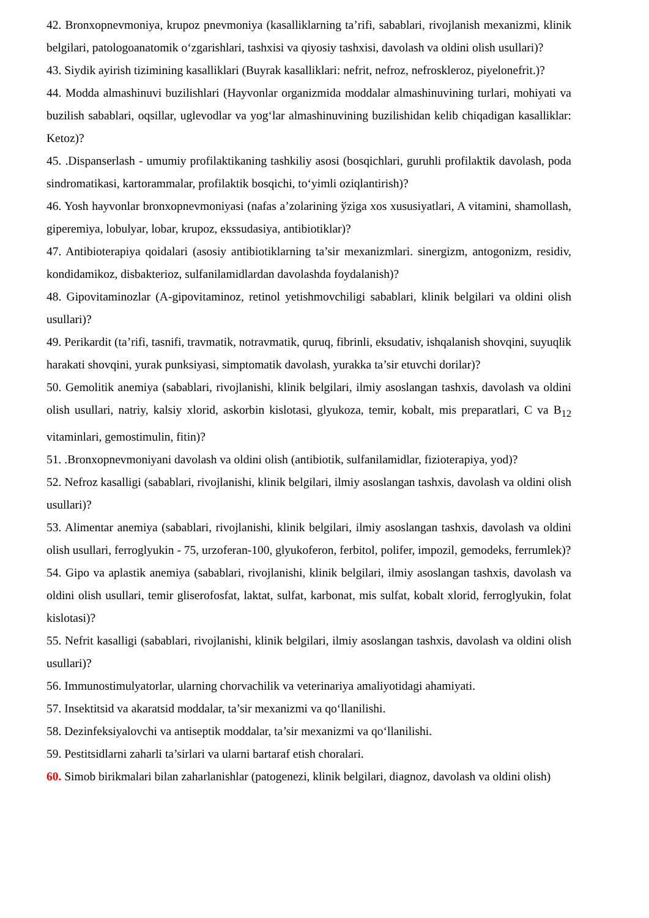42. Bronxopnevmoniya, krupoz pnevmoniya (kasalliklarning ta’rifi, sabablari, rivojlanish mexanizmi, klinik belgilari, patologoanatomik o‘zgarishlari, tashxisi va qiyosiy tashxisi, davolash va oldini olish usullari)?
43. Siydik ayirish tizimining kasalliklari (Buyrak kasalliklari: nefrit, nefroz, nefroskleroz, piyelonefrit.)?
44. Modda almashinuvi buzilishlari (Hayvonlar organizmida moddalar almashinuvining turlari, mohiyati va buzilish sabablari, oqsillar, uglevodlar va yog‘lar almashinuvining buzilishidan kelib chiqadigan kasalliklar: Ketoz)?
45. .Dispanserlash - umumiy profilaktikaning tashkiliy asosi (bosqichlari, guruhli profilaktik davolash, poda sindromatikasi, kartorammalar, profilaktik bosqichi, to‘yimli oziqlantirish)?
46. Yosh hayvonlar bronxopnevmoniyasi (nafas a’zolarining ўziga xos xususiyatlari, A vitamini, shamollash, giperemiya, lobulyar, lobar, krupoz, ekssudasiya, antibiotiklar)?
47. Antibioterapiya qoidalari (asosiy antibiotiklarning ta’sir mexanizmlari. sinergizm, antogonizm, residiv, kondidamikoz, disbakterioz, sulfanilamidlardan davolashda foydalanish)?
48. Gipovitaminozlar (A-gipovitaminoz, retinol yetishmovchiligi sabablari, klinik belgilari va oldini olish usullari)?
49. Perikardit (ta’rifi, tasnifi, travmatik, notravmatik, quruq, fibrinli, eksudativ, ishqalanish shovqini, suyuqlik harakati shovqini, yurak punksiyasi, simptomatik davolash, yurakka ta’sir etuvchi dorilar)?
50. Gemolitik anemiya (sabablari, rivojlanishi, klinik belgilari, ilmiy asoslangan tashxis, davolash va oldini olish usullari, natriy, kalsiy xlorid, askorbin kislotasi, glyukoza, temir, kobalt, mis preparatlari, C va B<sub>12</sub> vitaminlari, gemostimulin, fitin)?
51. .Bronxopnevmoniyani davolash va oldini olish (antibiotik, sulfanilamidlar, fizioterapiya, yod)?
52. Nefroz kasalligi (sabablari, rivojlanishi, klinik belgilari, ilmiy asoslangan tashxis, davolash va oldini olish usullari)?
53. Alimentar anemiya (sabablari, rivojlanishi, klinik belgilari, ilmiy asoslangan tashxis, davolash va oldini olish usullari, ferroglyukin - 75, urzoferan-100, glyukoferon, ferbitol, polifer, impozil, gemodeks, ferrumlek)?
54. Gipo va aplastik anemiya (sabablari, rivojlanishi, klinik belgilari, ilmiy asoslangan tashxis, davolash va oldini olish usullari, temir gliserofosfat, laktat, sulfat, karbonat, mis sulfat, kobalt xlorid, ferroglyukin, folat kislotasi)?
55. Nefrit kasalligi (sabablari, rivojlanishi, klinik belgilari, ilmiy asoslangan tashxis, davolash va oldini olish usullari)?
56. Immunostimulyatorlar, ularning chorvachilik va veterinariya amaliyotidagi ahamiyati.
57. Insektitsid va akaratsid moddalar, ta’sir mexanizmi va qo‘llanilishi.
58. Dezinfeksiyalovchi va antiseptik moddalar, ta’sir mexanizmi va qo‘llanilishi.
59. Pestitsidlarni zaharli ta’sirlari va ularni bartaraf etish choralari.
60. Simob birikmalari bilan zaharlanishlar (patogenezi, klinik belgilari, diagnoz, davolash va oldini olish)